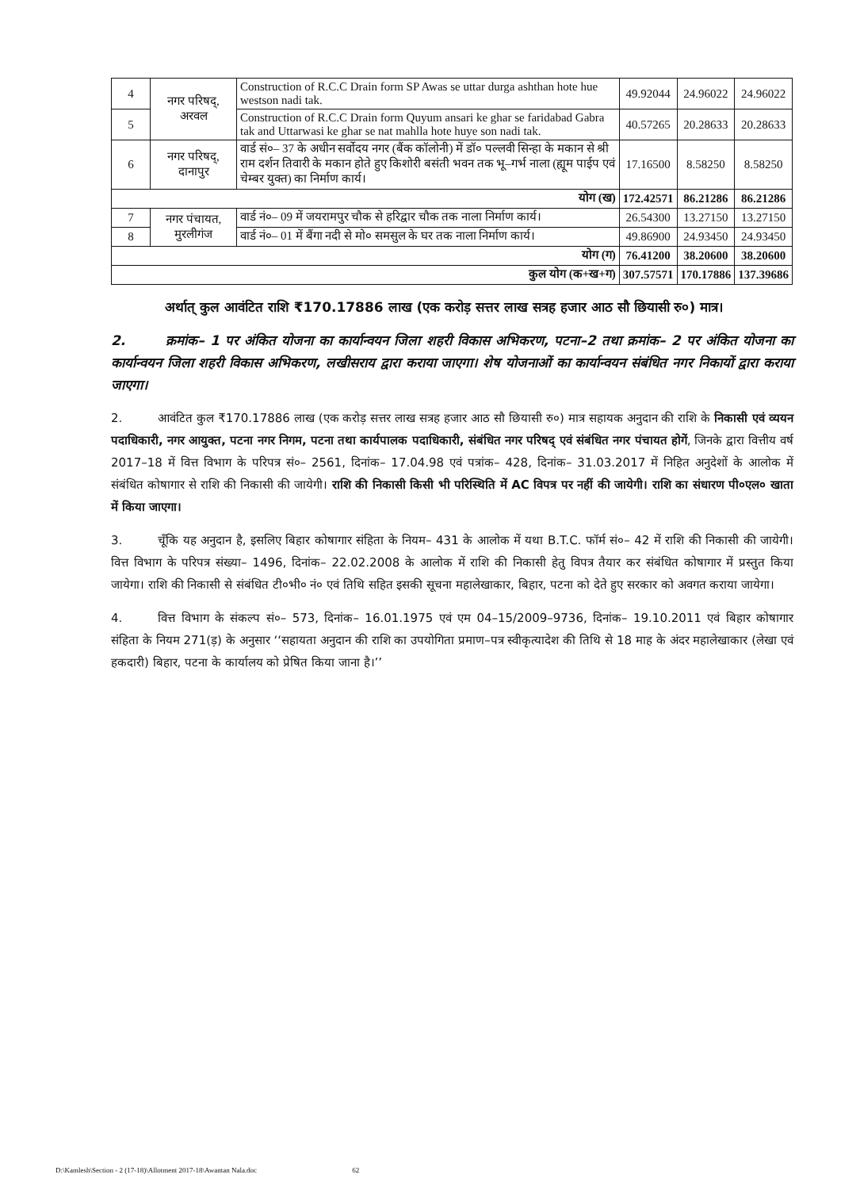| 4 | नगर परिषद्, अरवल | Construction of R.C.C Drain form SP Awas se uttar durga ashthan hote hue westson nadi tak. | 49.92044 | 24.96022 | 24.96022 |
| 5 | | Construction of R.C.C Drain form Quyum ansari ke ghar se faridabad Gabra tak and Uttarwasi ke ghar se nat mahlla hote huye son nadi tak. | 40.57265 | 20.28633 | 20.28633 |
| 6 | नगर परिषद्, दानापुर | वार्ड सं०– 37 के अधीन सर्वोदय नगर (बैंक कॉलोनी) में डॉ० पल्लवी सिन्हा के मकान से श्री राम दर्शन तिवारी के मकान होते हुए किशोरी बसंती भवन तक भू–गर्भ नाला (ह्यूम पाईप एवं चेम्बर युक्त) का निर्माण कार्य। | 17.16500 | 8.58250 | 8.58250 |
| योग (ख) | | | 172.42571 | 86.21286 | 86.21286 |
| 7 | नगर पंचायत, मुरलीगंज | वार्ड नं०– 09 में जयरामपुर चौक से हरिद्वार चौक तक नाला निर्माण कार्य। | 26.54300 | 13.27150 | 13.27150 |
| 8 | | वार्ड नं०– 01 में बैंगा नदी से मो० समसुल के घर तक नाला निर्माण कार्य। | 49.86900 | 24.93450 | 24.93450 |
| योग (ग) | | | 76.41200 | 38.20600 | 38.20600 |
| कुल योग (क+ख+ग) | | | 307.57571 | 170.17886 | 137.39686 |
    अर्थात् कुल आवंटित राशि ₹170.17886 लाख (एक करोड़ सत्तर लाख सत्रह हजार आठ सौ छियासी रु०) मात्र।
2.   क्रमांक– 1 पर अंकित योजना का कार्यान्वयन जिला शहरी विकास अभिकरण, पटना–2 तथा क्रमांक– 2 पर अंकित योजना का कार्यान्वयन जिला शहरी विकास अभिकरण, लखीसराय द्वारा कराया जाएगा। शेष योजनाओं का कार्यान्वयन संबंधित नगर निकायों द्वारा कराया जाएगा।
2.   आवंटित कुल ₹170.17886 लाख (एक करोड़ सत्तर लाख सत्रह हजार आठ सौ छियासी रु०) मात्र सहायक अनुदान की राशि के निकासी एवं व्ययन पदाधिकारी, नगर आयुक्त, पटना नगर निगम, पटना तथा कार्यपालक पदाधिकारी, संबंधित नगर परिषद् एवं संबंधित नगर पंचायत होगें, जिनके द्वारा वित्तीय वर्ष 2017–18 में वित्त विभाग के परिपत्र सं०– 2561, दिनांक– 17.04.98 एवं पत्रांक– 428, दिनांक– 31.03.2017 में निहित अनुदेशों के आलोक में संबंधित कोषागार से राशि की निकासी की जायेगी। राशि की निकासी किसी भी परिस्थिति में AC विपत्र पर नहीं की जायेगी। राशि का संधारण पी०एल० खाता में किया जाएगा।
3.   चूँकि यह अनुदान है, इसलिए बिहार कोषागार संहिता के नियम– 431 के आलोक में यथा B.T.C. फॉर्म सं०– 42 में राशि की निकासी की जायेगी। वित्त विभाग के परिपत्र संख्या– 1496, दिनांक– 22.02.2008 के आलोक में राशि की निकासी हेतु विपत्र तैयार कर संबंधित कोषागार में प्रस्तुत किया जायेगा। राशि की निकासी से संबंधित टी०भी० नं० एवं तिथि सहित इसकी सूचना महालेखाकार, बिहार, पटना को देते हुए सरकार को अवगत कराया जायेगा।
4.   वित्त विभाग के संकल्प सं०– 573, दिनांक– 16.01.1975 एवं एम 04–15/2009–9736, दिनांक– 19.10.2011 एवं बिहार कोषागार संहिता के नियम 271(ड़) के अनुसार ‘‘सहायता अनुदान की राशि का उपयोगिता प्रमाण–पत्र स्वीकृत्यादेश की तिथि से 18 माह के अंदर महालेखाकार (लेखा एवं हकदारी) बिहार, पटना के कार्यालय को प्रेषित किया जाना है।’’
D:\Kamlesh\Section - 2 (17-18)\Allotment 2017-18\Awantan Nala.doc 62